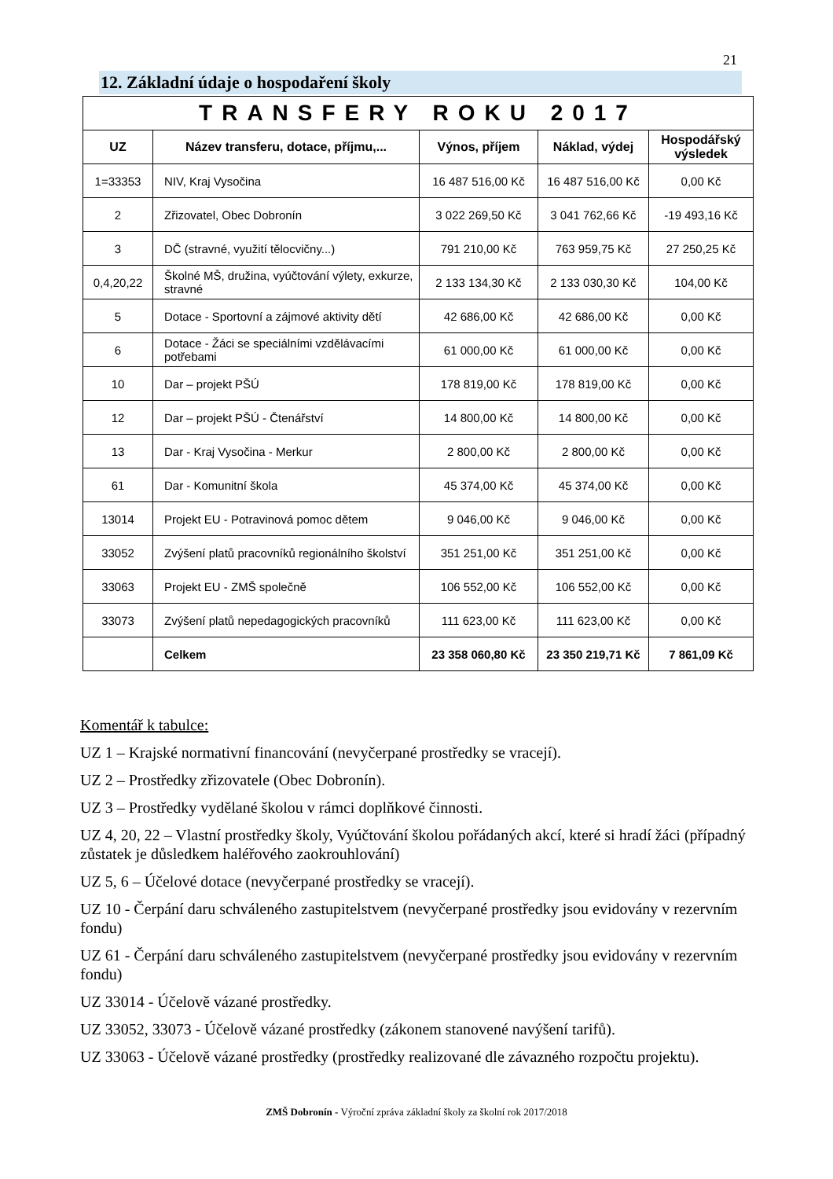21
12. Základní údaje o hospodaření školy
| TRANSFERY ROKU 2017 | | | | |
| --- | --- | --- | --- | --- |
| UZ | Název transferu, dotace, příjmu,... | Výnos, příjem | Náklad, výdej | Hospodářský výsledek |
| 1=33353 | NIV, Kraj Vysočina | 16 487 516,00 Kč | 16 487 516,00 Kč | 0,00 Kč |
| 2 | Zřizovatel, Obec Dobronín | 3 022 269,50 Kč | 3 041 762,66 Kč | -19 493,16 Kč |
| 3 | DČ (stravné, využití tělocvičny...) | 791 210,00 Kč | 763 959,75 Kč | 27 250,25 Kč |
| 0,4,20,22 | Školné MŠ, družina, vyúčtování výlety, exkurze, stravné | 2 133 134,30 Kč | 2 133 030,30 Kč | 104,00 Kč |
| 5 | Dotace - Sportovní a zájmové aktivity dětí | 42 686,00 Kč | 42 686,00 Kč | 0,00 Kč |
| 6 | Dotace - Žáci se speciálními vzdělávacími potřebami | 61 000,00 Kč | 61 000,00 Kč | 0,00 Kč |
| 10 | Dar – projekt PŠÚ | 178 819,00 Kč | 178 819,00 Kč | 0,00 Kč |
| 12 | Dar – projekt PŠÚ - Čtenářství | 14 800,00 Kč | 14 800,00 Kč | 0,00 Kč |
| 13 | Dar - Kraj Vysočina - Merkur | 2 800,00 Kč | 2 800,00 Kč | 0,00 Kč |
| 61 | Dar - Komunitní škola | 45 374,00 Kč | 45 374,00 Kč | 0,00 Kč |
| 13014 | Projekt EU - Potravinová pomoc dětem | 9 046,00 Kč | 9 046,00 Kč | 0,00 Kč |
| 33052 | Zvýšení platů pracovníků regionálního školství | 351 251,00 Kč | 351 251,00 Kč | 0,00 Kč |
| 33063 | Projekt EU - ZMŠ společně | 106 552,00 Kč | 106 552,00 Kč | 0,00 Kč |
| 33073 | Zvýšení platů nepedagogických pracovníků | 111 623,00 Kč | 111 623,00 Kč | 0,00 Kč |
| | Celkem | 23 358 060,80 Kč | 23 350 219,71 Kč | 7 861,09 Kč |
Komentář k tabulce:
UZ 1 – Krajské normativní financování (nevyčerpané prostředky se vracejí).
UZ 2 – Prostředky zřizovatele (Obec Dobronín).
UZ 3 – Prostředky vydělané školou v rámci doplňkové činnosti.
UZ 4, 20, 22 – Vlastní prostředky školy, Vyúčtování školou pořádaných akcí, které si hradí žáci (případný zůstatek je důsledkem haléřového zaokrouhlování)
UZ 5, 6 – Účelové dotace (nevyčerpané prostředky se vracejí).
UZ 10 - Čerpání daru schváleného zastupitelstvem (nevyčerpané prostředky jsou evidovány v rezervním fondu)
UZ 61 - Čerpání daru schváleného zastupitelstvem (nevyčerpané prostředky jsou evidovány v rezervním fondu)
UZ 33014 - Účelově vázané prostředky.
UZ 33052, 33073 - Účelově vázané prostředky (zákonem stanovené navýšení tarifů).
UZ 33063 - Účelově vázané prostředky (prostředky realizované dle závazného rozpočtu projektu).
ZMŠ Dobronín - Výroční zpráva základní školy za školní rok 2017/2018